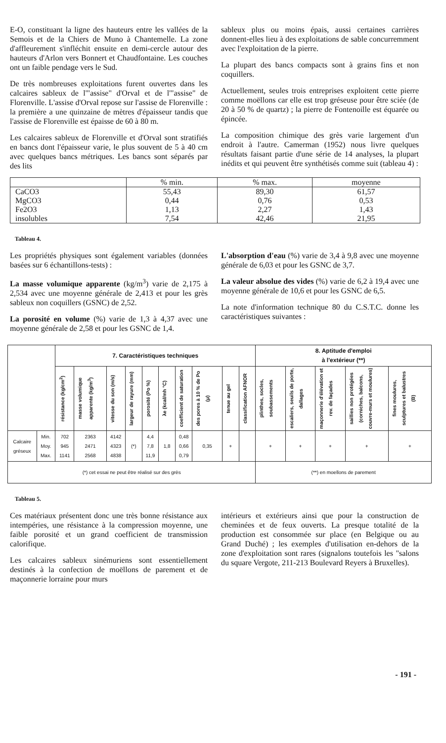E-O, constituant la ligne des hauteurs entre les vallées de la Semois et de la Chiers de Muno à Chantemelle. La zone d'affleurement s'infléchit ensuite en demi-cercle autour des hauteurs d'Arlon vers Bonnert et Chaudfontaine. Les couches ont un faible pendage vers le Sud.
De très nombreuses exploitations furent ouvertes dans les calcaires sableux de l'"assise" d'Orval et de l'"assise" de Florenville. L'assise d'Orval repose sur l'assise de Florenville : la première a une quinzaine de mètres d'épaisseur tandis que l'assise de Florenville est épaisse de 60 à 80 m.
Les calcaires sableux de Florenville et d'Orval sont stratifiés en bancs dont l'épaisseur varie, le plus souvent de 5 à 40 cm avec quelques bancs métriques. Les bancs sont séparés par des lits
sableux plus ou moins épais, aussi certaines carrières donnent-elles lieu à des exploitations de sable concurremment avec l'exploitation de la pierre.
La plupart des bancs compacts sont à grains fins et non coquillers.
Actuellement, seules trois entreprises exploitent cette pierre comme moëllons car elle est trop gréseuse pour être sciée (de 20 à 50 % de quartz) ; la pierre de Fontenoille est équarée ou épincée.
La composition chimique des grès varie largement d'un endroit à l'autre. Camerman (1952) nous livre quelques résultats faisant partie d'une série de 14 analyses, la plupart inédits et qui peuvent être synthétisés comme suit (tableau 4) :
| | % min. | % max. | moyenne |
| --- | --- | --- | --- |
| CaCO3 | 55,43 | 89,30 | 61,57 |
| MgCO3 | 0,44 | 0,76 | 0,53 |
| Fe2O3 | 1,13 | 2,27 | 1,43 |
| insolubles | 7,54 | 42,46 | 21,95 |
Tableau 4.
Les propriétés physiques sont également variables (données basées sur 6 échantillons-tests) :
La masse volumique apparente (kg/m<sup>3</sup>) varie de 2,175 à 2,534 avec une moyenne générale de 2,413 et pour les grès sableux non coquillers (GSNC) de 2,52.
La porosité en volume (%) varie de 1,3 à 4,37 avec une moyenne générale de 2,58 et pour les GSNC de 1,4.
L'absorption d'eau (%) varie de 3,4 à 9,8 avec une moyenne générale de 6,03 et pour les GSNC de 3,7.
La valeur absolue des vides (%) varie de 6,2 à 19,4 avec une moyenne générale de 10,6 et pour les GSNC de 6,5.
La note d'information technique 80 du C.S.T.C. donne les caractéristiques suivantes :
| | | 7. Caractéristiques techniques | | | | | | | | | | 8. Aptitude d'emploi à l'extérieur (**) | | | | |
| --- | --- | --- | --- | --- | --- | --- | --- | --- | --- | --- | --- | --- | --- | --- | --- | --- |
| | | résistance (kg/cm<sup>2</sup>) | masse volumique apparente (kg/m<sup>3</sup>) | vitesse du son (m/s) | largeur de rayure (mm) | porosité (Po %) | λe (kcal/mh °C) | coefficient de saturation | des pores à 10 % de Po (μ) | tenue au gel | classification AFNOR | plinthes, socles, soubassements | escaliers, seuils de porte, dallages | maçonnerie d'élévation et rev. de façades | saillies non protégées (corniches, balcons, couvre-murs et moulures) | fines moulures, sculptures et balustres (B) |
| Calcaire gréseux | Min. Moy. Max. | 702 945 1141 | 2363 2471 2568 | 4142 4323 4838 | (*) | 4,4 7,8 11,9 | 1,8 | 0,48 0,66 0,79 | 0,35 | + | | + | + | + | + | + |
| (*) cet essai ne peut être réalisé sur des grès | | | | | | | | | | | | (**) en moellons de parement | | | | |
Tableau 5.
Ces matériaux présentent donc une très bonne résistance aux intempéries, une résistance à la compression moyenne, une faible porosité et un grand coefficient de transmission calorifique.
Les calcaires sableux sinémuriens sont essentiellement destinés à la confection de moëllons de parement et de maçonnerie lorraine pour murs
intérieurs et extérieurs ainsi que pour la construction de cheminées et de feux ouverts. La presque totalité de la production est consommée sur place (en Belgique ou au Grand Duché) ; les exemples d'utilisation en-dehors de la zone d'exploitation sont rares (signalons toutefois les "salons du square Vergote, 211-213 Boulevard Reyers à Bruxelles).
- 191 -